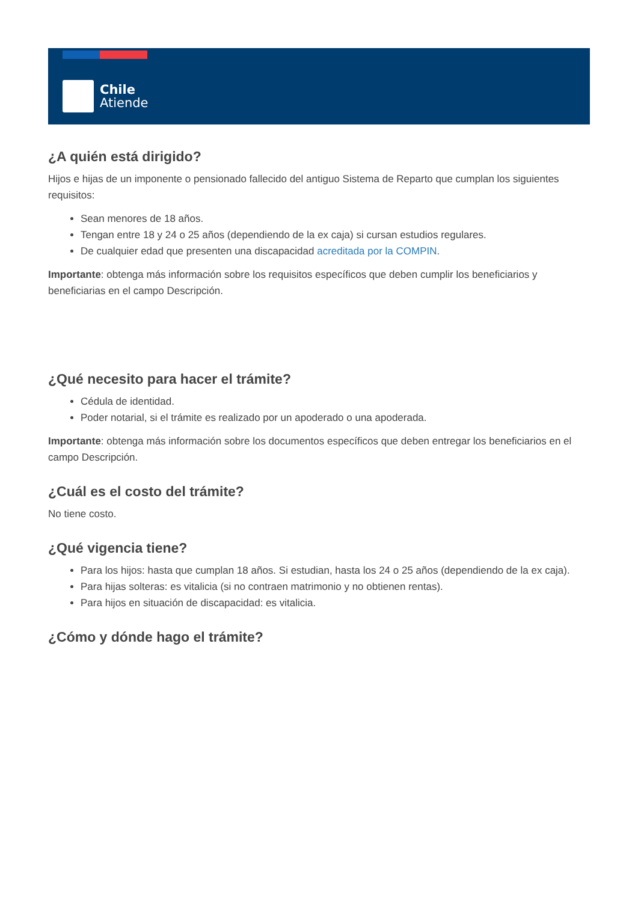Chile
Atiende
¿A quién está dirigido?
Hijos e hijas de un imponente o pensionado fallecido del antiguo Sistema de Reparto que cumplan los siguientes requisitos:
Sean menores de 18 años.
Tengan entre 18 y 24 o 25 años (dependiendo de la ex caja) si cursan estudios regulares.
De cualquier edad que presenten una discapacidad acreditada por la COMPIN.
Importante: obtenga más información sobre los requisitos específicos que deben cumplir los beneficiarios y beneficiarias en el campo Descripción.
¿Qué necesito para hacer el trámite?
Cédula de identidad.
Poder notarial, si el trámite es realizado por un apoderado o una apoderada.
Importante: obtenga más información sobre los documentos específicos que deben entregar los beneficiarios en el campo Descripción.
¿Cuál es el costo del trámite?
No tiene costo.
¿Qué vigencia tiene?
Para los hijos: hasta que cumplan 18 años. Si estudian, hasta los 24 o 25 años (dependiendo de la ex caja).
Para hijas solteras: es vitalicia (si no contraen matrimonio y no obtienen rentas).
Para hijos en situación de discapacidad: es vitalicia.
¿Cómo y dónde hago el trámite?